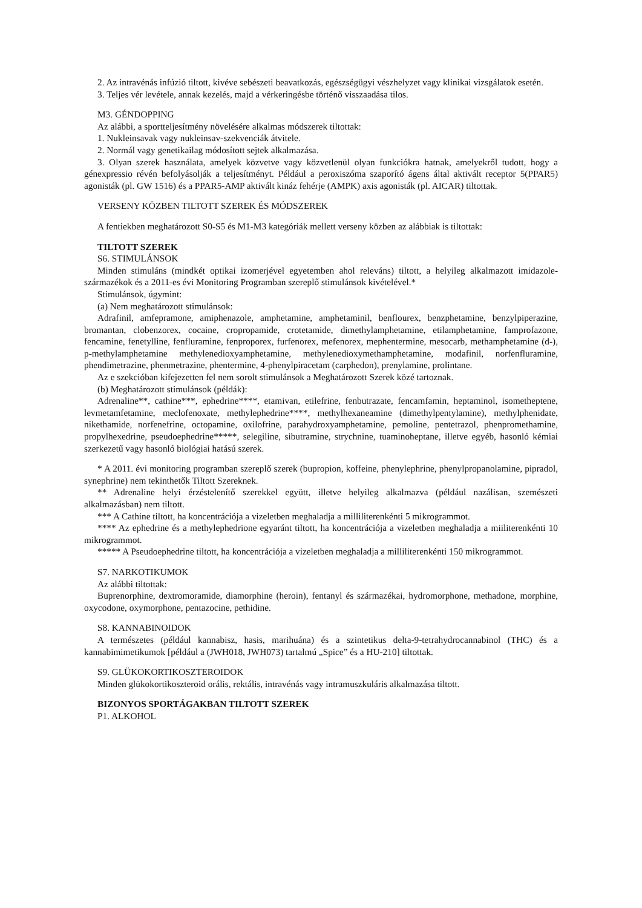2. Az intravénás infúzió tiltott, kivéve sebészeti beavatkozás, egészségügyi vészhelyzet vagy klinikai vizsgálatok esetén.
3. Teljes vér levétele, annak kezelés, majd a vérkeringésbe történő visszaadása tilos.
M3. GÉNDOPPING
Az alábbi, a sportteljesítmény növelésére alkalmas módszerek tiltottak:
1. Nukleinsavak vagy nukleinsav-szekvenciák átvitele.
2. Normál vagy genetikailag módosított sejtek alkalmazása.
3. Olyan szerek használata, amelyek közvetve vagy közvetlenül olyan funkciókra hatnak, amelyekről tudott, hogy a génexpressio révén befolyásolják a teljesítményt. Például a peroxiszóma szaporító ágens által aktivált receptor 5(PPAR5) agonisták (pl. GW 1516) és a PPAR5-AMP aktivált kináz fehérje (AMPK) axis agonisták (pl. AICAR) tiltottak.
VERSENY KÖZBEN TILTOTT SZEREK ÉS MÓDSZEREK
A fentiekben meghatározott S0-S5 és M1-M3 kategóriák mellett verseny közben az alábbiak is tiltottak:
TILTOTT SZEREK
S6. STIMULÁNSOK
Minden stimuláns (mindkét optikai izomerjével egyetemben ahol releváns) tiltott, a helyileg alkalmazott imidazole-származékok és a 2011-es évi Monitoring Programban szereplő stimulánsok kivételével.*
Stimulánsok, úgymint:
(a) Nem meghatározott stimulánsok:
Adrafinil, amfepramone, amiphenazole, amphetamine, amphetaminil, benflourex, benzphetamine, benzylpiperazine, bromantan, clobenzorex, cocaine, cropropamide, crotetamide, dimethylamphetamine, etilamphetamine, famprofazone, fencamine, fenetylline, fenfluramine, fenproporex, furfenorex, mefenorex, mephentermine, mesocarb, methamphetamine (d-), p-methylamphetamine methylenedioxyamphetamine, methylenedioxymethamphetamine, modafinil, norfenfluramine, phendimetrazine, phenmetrazine, phentermine, 4-phenylpiracetam (carphedon), prenylamine, prolintane.
Az e szekcióban kifejezetten fel nem sorolt stimulánsok a Meghatározott Szerek közé tartoznak.
(b) Meghatározott stimulánsok (példák):
Adrenaline**, cathine***, ephedrine****, etamivan, etilefrine, fenbutrazate, fencamfamin, heptaminol, isometheptene, levmetamfetamine, meclofenoxate, methylephedrine****, methylhexaneamine (dimethylpentylamine), methylphenidate, nikethamide, norfenefrine, octopamine, oxilofrine, parahydroxyamphetamine, pemoline, pentetrazol, phenpromethamine, propylhexedrine, pseudoephedrine*****, selegiline, sibutramine, strychnine, tuaminoheptane, illetve egyéb, hasonló kémiai szerkezetű vagy hasonló biológiai hatású szerek.
* A 2011. évi monitoring programban szereplő szerek (bupropion, koffeine, phenylephrine, phenylpropanolamine, pipradol, synephrine) nem tekinthetők Tiltott Szereknek.
** Adrenaline helyi érzéstelenítő szerekkel együtt, illetve helyileg alkalmazva (például nazálisan, szemészeti alkalmazásban) nem tiltott.
*** A Cathine tiltott, ha koncentrációja a vizeletben meghaladja a milliliterenkénti 5 mikrogrammot.
**** Az ephedrine és a methylephedrione egyaránt tiltott, ha koncentrációja a vizeletben meghaladja a miiliterenkénti 10 mikrogrammot.
***** A Pseudoephedrine tiltott, ha koncentrációja a vizeletben meghaladja a milliliterenkénti 150 mikrogrammot.
S7. NARKOTIKUMOK
Az alábbi tiltottak:
Buprenorphine, dextromoramide, diamorphine (heroin), fentanyl és származékai, hydromorphone, methadone, morphine, oxycodone, oxymorphone, pentazocine, pethidine.
S8. KANNABINOIDOK
A természetes (például kannabisz, hasis, marihuána) és a szintetikus delta-9-tetrahydrocannabinol (THC) és a kannabimimetikumok [például a (JWH018, JWH073) tartalmú „Spice” és a HU-210] tiltottak.
S9. GLÜKOKORTIKOSZTEROIDOK
Minden glükokortikoszteroid orális, rektális, intravénás vagy intramuszkuláris alkalmazása tiltott.
BIZONYOS SPORTÁGAKBAN TILTOTT SZEREK
P1. ALKOHOL